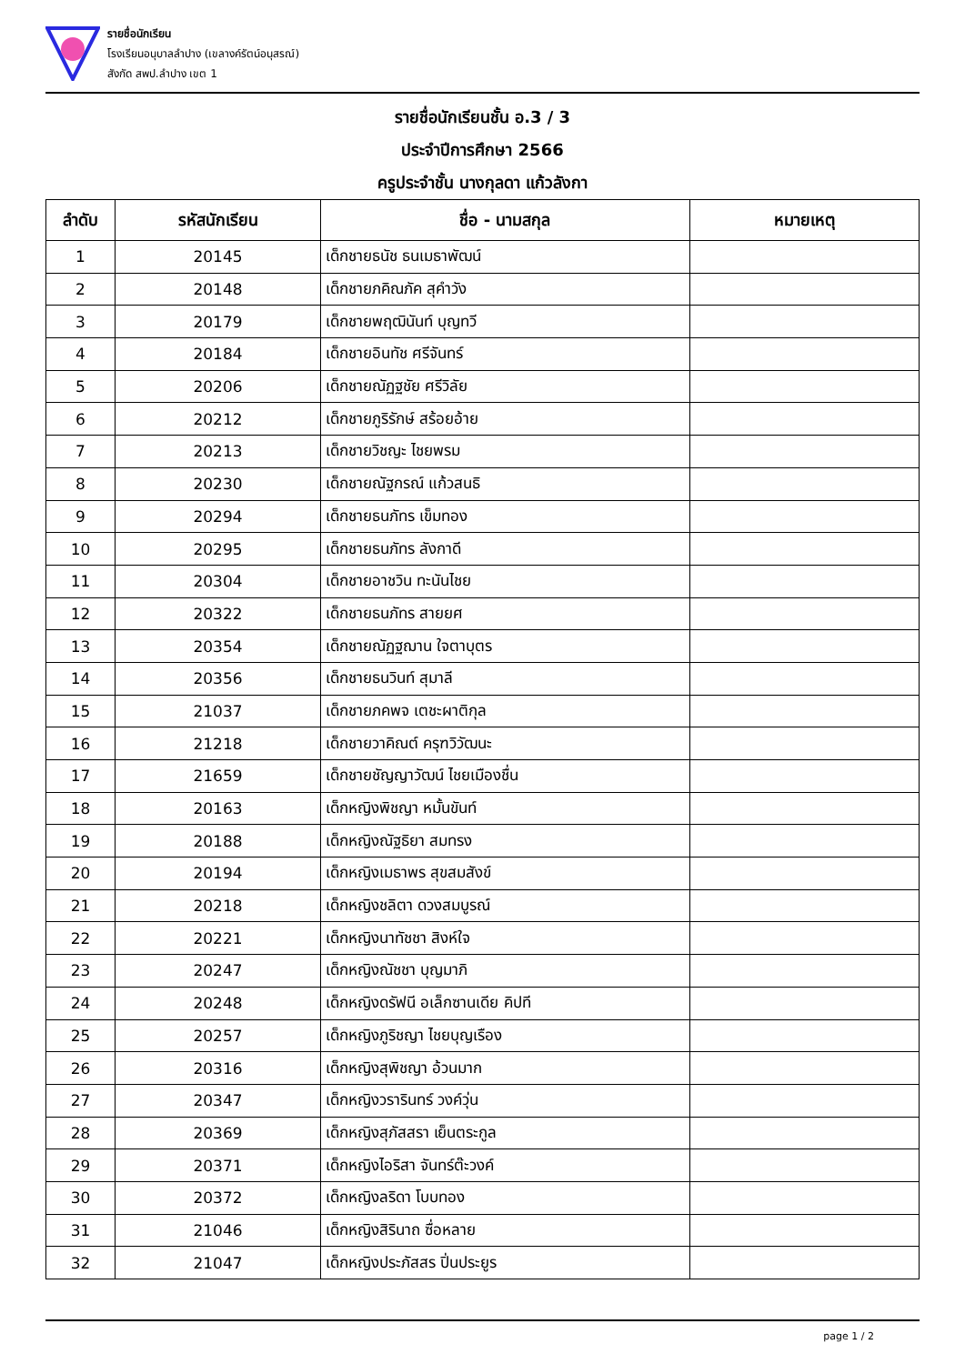รายชื่อนักเรียน
โรงเรียนอนุบาลลำปาง (เขลางค์รัตน์อนุสรณ์)
สังกัด สพป.ลำปาง เขต 1
รายชื่อนักเรียนชั้น อ.3 / 3
ประจำปีการศึกษา 2566
ครูประจำชั้น นางกุลดา แก้วลังกา
| ลำดับ | รหัสนักเรียน | ชื่อ - นามสกุล | หมายเหตุ |
| --- | --- | --- | --- |
| 1 | 20145 | เด็กชายธนัช ธนเมธาพัฒน์ | |
| 2 | 20148 | เด็กชายภคิณภัค สุคำวัง | |
| 3 | 20179 | เด็กชายพฤฒินันท์ บุญทวี | |
| 4 | 20184 | เด็กชายอินทัช ศรีจันทร์ | |
| 5 | 20206 | เด็กชายณัฏฐชัย ศรีวิลัย | |
| 6 | 20212 | เด็กชายภูริรักษ์ สร้อยอ้าย | |
| 7 | 20213 | เด็กชายวิชญะ ไชยพรม | |
| 8 | 20230 | เด็กชายณัฐกรณ์ แก้วสนธิ | |
| 9 | 20294 | เด็กชายธนภัทร เข็มทอง | |
| 10 | 20295 | เด็กชายธนภัทร ลังกาดี | |
| 11 | 20304 | เด็กชายอาชวิน ทะนันไชย | |
| 12 | 20322 | เด็กชายธนภัทร สายยศ | |
| 13 | 20354 | เด็กชายณัฏฐฌาน ใจตาบุตร | |
| 14 | 20356 | เด็กชายธนวินท์ สุมาลี | |
| 15 | 21037 | เด็กชายภคพจ เตชะผาติกุล | |
| 16 | 21218 | เด็กชายวาคิณต์ ครุฑวิวัฒนะ | |
| 17 | 21659 | เด็กชายชัญญาวัฒน์ ไชยเมืองชื่น | |
| 18 | 20163 | เด็กหญิงพิชญา หมั้นขันท์ | |
| 19 | 20188 | เด็กหญิงณัฐธิยา สมทรง | |
| 20 | 20194 | เด็กหญิงเมธาพร สุขสมสังข์ | |
| 21 | 20218 | เด็กหญิงชลิตา ดวงสมบูรณ์ | |
| 22 | 20221 | เด็กหญิงนาทัชชา สิงห์ใจ | |
| 23 | 20247 | เด็กหญิงณัชชา บุญมาภิ | |
| 24 | 20248 | เด็กหญิงดรัฟนี อเล็กซานเดีย คิปที | |
| 25 | 20257 | เด็กหญิงภูริชญา ไชยบุญเรือง | |
| 26 | 20316 | เด็กหญิงสุพิชญา อ้วนมาก | |
| 27 | 20347 | เด็กหญิงวรารินทร์ วงค์วุ่น | |
| 28 | 20369 | เด็กหญิงสุภัสสรา เย็นตระกูล | |
| 29 | 20371 | เด็กหญิงไอริสา จันทร์ต๊ะวงค์ | |
| 30 | 20372 | เด็กหญิงลริดา โบบทอง | |
| 31 | 21046 | เด็กหญิงสิรินาถ ซื่อหลาย | |
| 32 | 21047 | เด็กหญิงประภัสสร ปิ่นประยูร | |
page 1 / 2